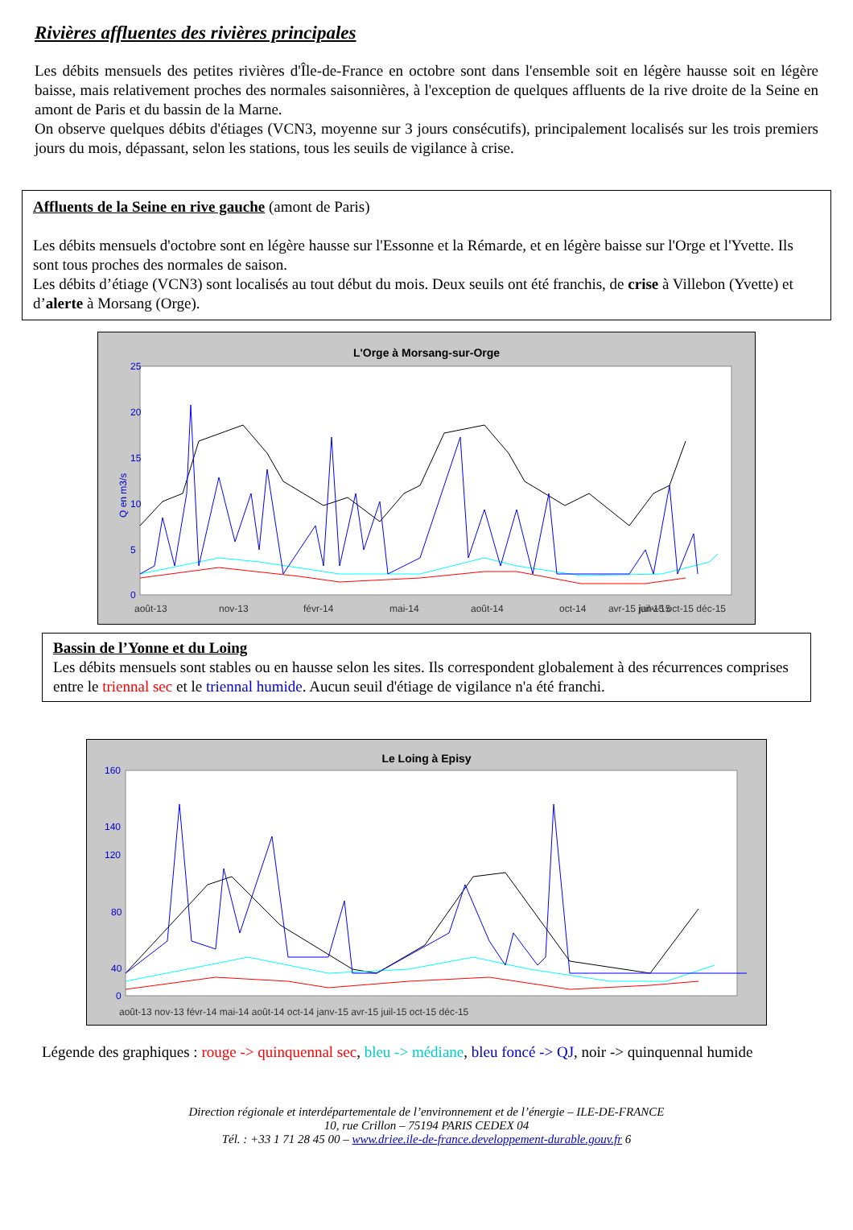Rivières affluentes des rivières principales
Les débits mensuels des petites rivières d'Île-de-France en octobre sont dans l'ensemble soit en légère hausse soit en légère baisse, mais relativement proches des normales saisonnières, à l'exception de quelques affluents de la rive droite de la Seine en amont de Paris et du bassin de la Marne.
On observe quelques débits d'étiages (VCN3, moyenne sur 3 jours consécutifs), principalement localisés sur les trois premiers jours du mois, dépassant, selon les stations, tous les seuils de vigilance à crise.
Affluents de la Seine en rive gauche (amont de Paris)
Les débits mensuels d'octobre sont en légère hausse sur l'Essonne et la Rémarde, et en légère baisse sur l'Orge et l'Yvette. Ils sont tous proches des normales de saison.
Les débits d’étiage (VCN3) sont localisés au tout début du mois. Deux seuils ont été franchis, de crise à Villebon (Yvette) et d’alerte à Morsang (Orge).
L'Orge à Morsang-sur-Orge
25
20
15
10
5
0
août-13
nov-13
févr-14
mai-14
août-14
oct-14
janv-15
avr-15 juil-15 oct-15 déc-15
Q en m3/s
Bassin de l’Yonne et du Loing
Les débits mensuels sont stables ou en hausse selon les sites. Ils correspondent globalement à des récurrences comprises entre le triennal sec et le triennal humide. Aucun seuil d'étiage de vigilance n'a été franchi.
Le Loing à Episy
160
140
120
80
40
0
août-13 nov-13 févr-14 mai-14 août-14 oct-14 janv-15 avr-15 juil-15 oct-15 déc-15
Légende des graphiques : rouge -> quinquennal sec, bleu -> médiane, bleu foncé -> QJ, noir -> quinquennal humide
Direction régionale et interdépartementale de l’environnement et de l’énergie – ILE-DE-FRANCE
10, rue Crillon – 75194 PARIS CEDEX 04
Tél. : +33 1 71 28 45 00 – www.driee.ile-de-france.developpement-durable.gouv.fr 6